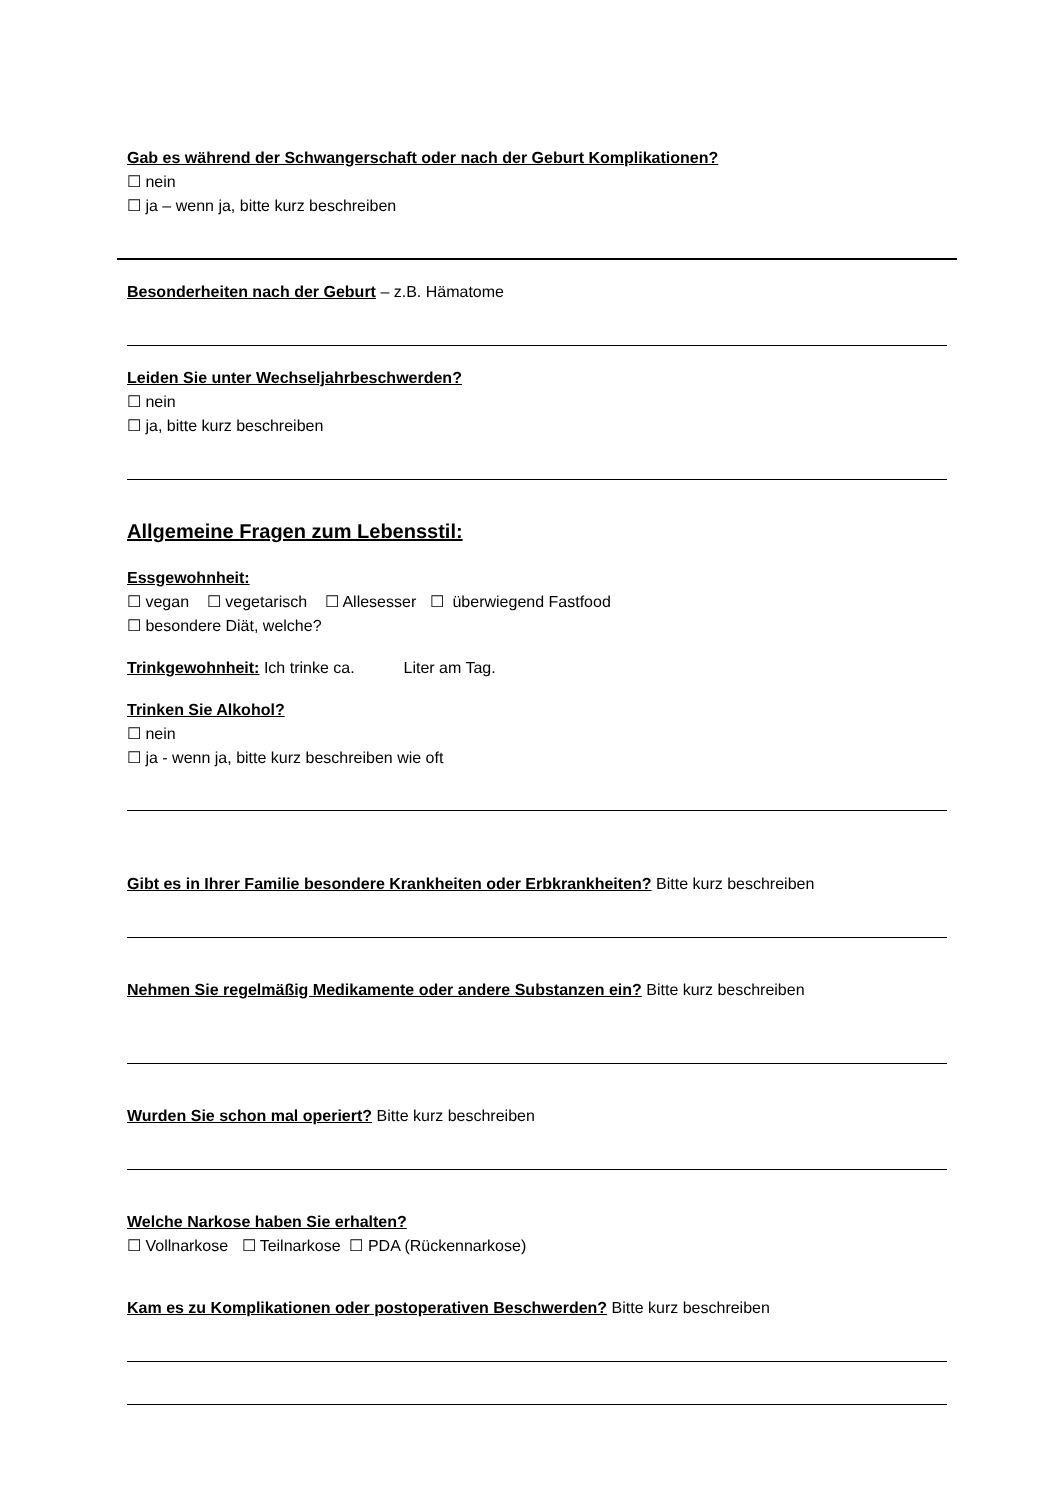Gab es während der Schwangerschaft oder nach der Geburt Komplikationen?
☐ nein
☐ ja – wenn ja, bitte kurz beschreiben
Besonderheiten nach der Geburt – z.B. Hämatome
Leiden Sie unter Wechseljahrbeschwerden?
☐ nein
☐ ja, bitte kurz beschreiben
Allgemeine Fragen zum Lebensstil:
Essgewohnheit:
☐ vegan ☐ vegetarisch ☐ Allesesser ☐ überwiegend Fastfood
☐ besondere Diät, welche?
Trinkgewohnheit: Ich trinke ca. Liter am Tag.
Trinken Sie Alkohol?
☐ nein
☐ ja - wenn ja, bitte kurz beschreiben wie oft
Gibt es in Ihrer Familie besondere Krankheiten oder Erbkrankheiten? Bitte kurz beschreiben
Nehmen Sie regelmäßig Medikamente oder andere Substanzen ein? Bitte kurz beschreiben
Wurden Sie schon mal operiert? Bitte kurz beschreiben
Welche Narkose haben Sie erhalten?
☐ Vollnarkose ☐ Teilnarkose ☐ PDA (Rückennarkose)
Kam es zu Komplikationen oder postoperativen Beschwerden? Bitte kurz beschreiben